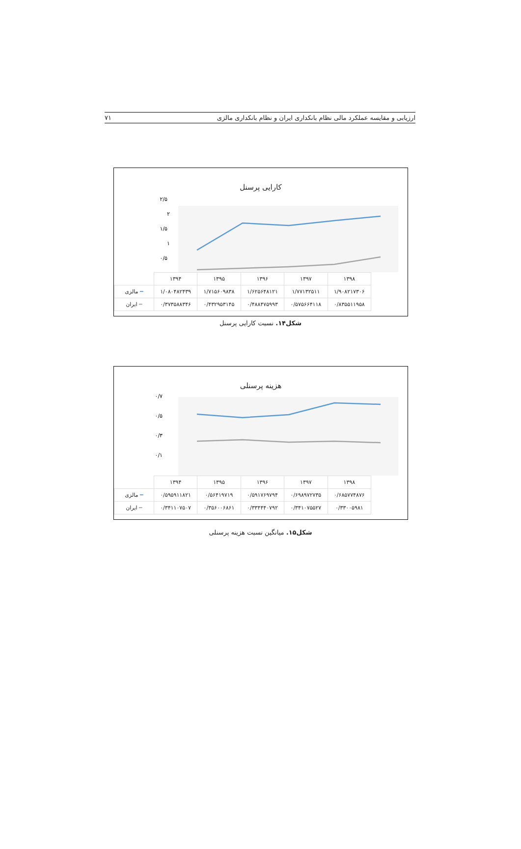ارزیابی و مقایسه عملکرد مالی نظام بانکداری ایران و نظام بانکداری مالزی ۷۱
کارایی پرسنل
۲/۵
۲
۱/۵
۱
۰/۵
| | ۱۳۹۸ | ۱۳۹۷ | ۱۳۹۶ | ۱۳۹۵ | ۱۳۹۴ | |
| --- | --- | --- | --- | --- | --- | --- |
| | ۱/۹۰۸۲۱۷۳۰۶ | ۱/۷۷۱۳۲۵۱۱ | ۱/۶۲۵۶۴۸۱۲۱ | ۱/۷۱۵۶۰۹۸۳۸ | ۱/۰۸۰۴۸۲۴۳۹ | ━ مالزی |
| | ۰/۸۳۵۵۱۱۹۵۸ | ۰/۵۷۵۶۶۴۱۱۸ | ۰/۴۸۸۴۷۵۹۹۳ | ۰/۴۳۲۹۵۳۱۴۵ | ۰/۳۷۳۵۸۸۳۴۶ | ━ ایران |
شکل۱۴. نسبت کارایی پرسنل
هزینه پرسنلی
۰/۷
۰/۵
۰/۳
۰/۱
| | ۱۳۹۸ | ۱۳۹۷ | ۱۳۹۶ | ۱۳۹۵ | ۱۳۹۴ | |
| --- | --- | --- | --- | --- | --- | --- |
| | ۰/۶۸۵۷۷۴۸۷۶ | ۰/۶۹۸۹۷۲۷۳۵ | ۰/۵۹۱۷۶۹۷۹۴ | ۰/۵۶۴۱۹۷۱۹ | ۰/۵۹۵۹۱۱۸۲۱ | ━ مالزی |
| | ۰/۳۳۰۰۵۹۸۱ | ۰/۳۴۱۰۷۵۵۲۷ | ۰/۳۳۴۴۴۰۷۹۲ | ۰/۳۵۶۰۰۶۸۶۱ | ۰/۳۴۱۱۰۷۵۰۷ | ━ ایران |
شکل۱۵. میانگین نسبت هزینه پرسنلی